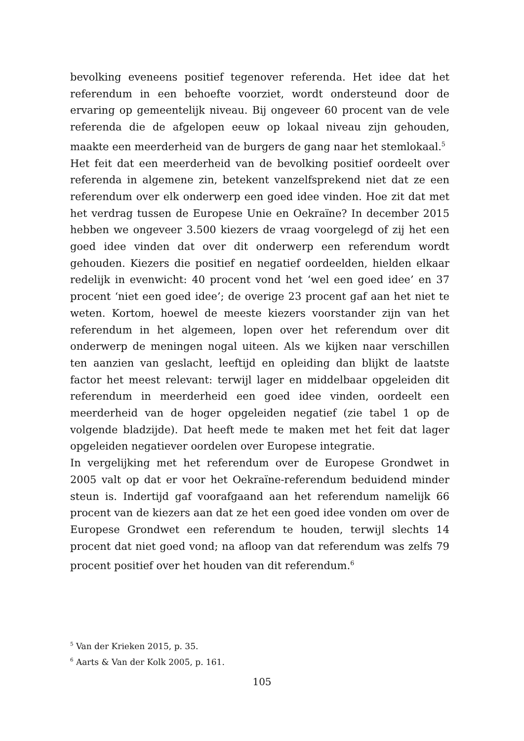bevolking eveneens positief tegenover referenda. Het idee dat het referendum in een behoefte voorziet, wordt ondersteund door de ervaring op gemeentelijk niveau. Bij ongeveer 60 procent van de vele referenda die de afgelopen eeuw op lokaal niveau zijn gehouden, maakte een meerderheid van de burgers de gang naar het stemlokaal.<sup>5</sup>
Het feit dat een meerderheid van de bevolking positief oordeelt over referenda in algemene zin, betekent vanzelfsprekend niet dat ze een referendum over elk onderwerp een goed idee vinden. Hoe zit dat met het verdrag tussen de Europese Unie en Oekraïne? In december 2015 hebben we ongeveer 3.500 kiezers de vraag voorgelegd of zij het een goed idee vinden dat over dit onderwerp een referendum wordt gehouden. Kiezers die positief en negatief oordeelden, hielden elkaar redelijk in evenwicht: 40 procent vond het ‘wel een goed idee’ en 37 procent ‘niet een goed idee’; de overige 23 procent gaf aan het niet te weten. Kortom, hoewel de meeste kiezers voorstander zijn van het referendum in het algemeen, lopen over het referendum over dit onderwerp de meningen nogal uiteen. Als we kijken naar verschillen ten aanzien van geslacht, leeftijd en opleiding dan blijkt de laatste factor het meest relevant: terwijl lager en middelbaar opgeleiden dit referendum in meerderheid een goed idee vinden, oordeelt een meerderheid van de hoger opgeleiden negatief (zie tabel 1 op de volgende bladzijde). Dat heeft mede te maken met het feit dat lager opgeleiden negatiever oordelen over Europese integratie.
In vergelijking met het referendum over de Europese Grondwet in 2005 valt op dat er voor het Oekraïne-referendum beduidend minder steun is. Indertijd gaf voorafgaand aan het referendum namelijk 66 procent van de kiezers aan dat ze het een goed idee vonden om over de Europese Grondwet een referendum te houden, terwijl slechts 14 procent dat niet goed vond; na afloop van dat referendum was zelfs 79 procent positief over het houden van dit referendum.<sup>6</sup>
<sup>5</sup> Van der Krieken 2015, p. 35.
<sup>6</sup> Aarts & Van der Kolk 2005, p. 161.
105